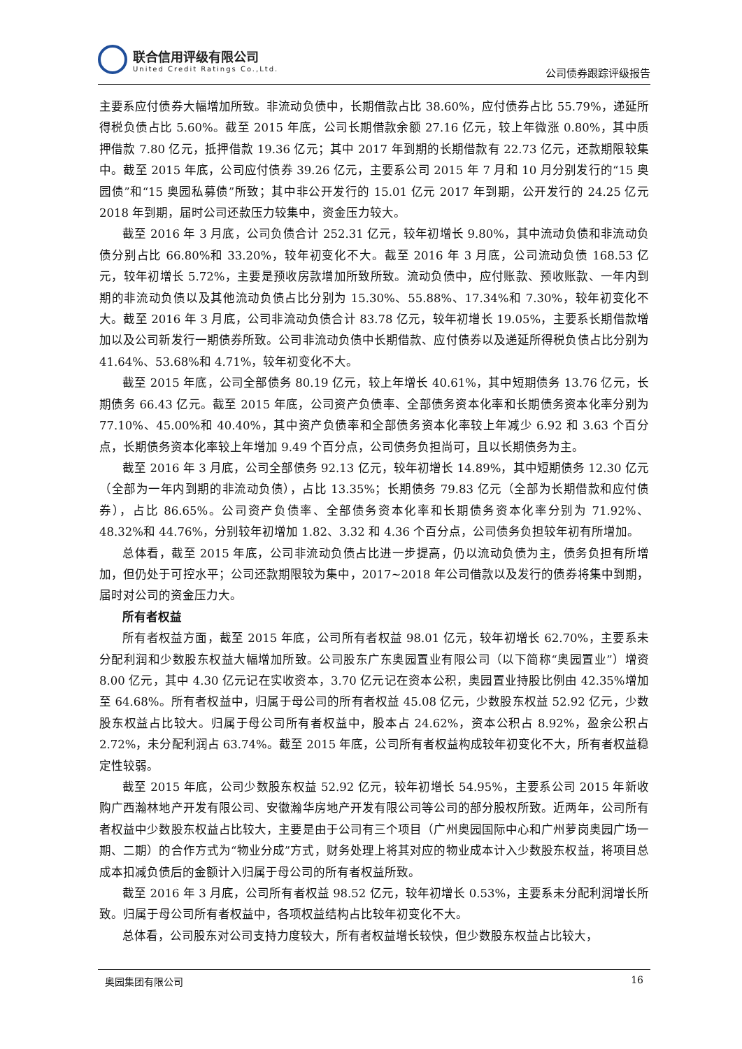联合信用评级有限公司
United Credit Ratings Co.,Ltd.
公司债券跟踪评级报告
主要系应付债券大幅增加所致。非流动负债中，长期借款占比 38.60%，应付债券占比 55.79%，递延所得税负债占比 5.60%。截至 2015 年底，公司长期借款余额 27.16 亿元，较上年微涨 0.80%，其中质押借款 7.80 亿元，抵押借款 19.36 亿元；其中 2017 年到期的长期借款有 22.73 亿元，还款期限较集中。截至 2015 年底，公司应付债券 39.26 亿元，主要系公司 2015 年 7 月和 10 月分别发行的“15 奥园债”和“15 奥园私募债”所致；其中非公开发行的 15.01 亿元 2017 年到期，公开发行的 24.25 亿元 2018 年到期，届时公司还款压力较集中，资金压力较大。
截至 2016 年 3 月底，公司负债合计 252.31 亿元，较年初增长 9.80%，其中流动负债和非流动负债分别占比 66.80%和 33.20%，较年初变化不大。截至 2016 年 3 月底，公司流动负债 168.53 亿元，较年初增长 5.72%，主要是预收房款增加所致所致。流动负债中，应付账款、预收账款、一年内到期的非流动负债以及其他流动负债占比分别为 15.30%、55.88%、17.34%和 7.30%，较年初变化不大。截至 2016 年 3 月底，公司非流动负债合计 83.78 亿元，较年初增长 19.05%，主要系长期借款增加以及公司新发行一期债券所致。公司非流动负债中长期借款、应付债券以及递延所得税负债占比分别为 41.64%、53.68%和 4.71%，较年初变化不大。
截至 2015 年底，公司全部债务 80.19 亿元，较上年增长 40.61%，其中短期债务 13.76 亿元，长期债务 66.43 亿元。截至 2015 年底，公司资产负债率、全部债务资本化率和长期债务资本化率分别为 77.10%、45.00%和 40.40%，其中资产负债率和全部债务资本化率较上年减少 6.92 和 3.63 个百分点，长期债务资本化率较上年增加 9.49 个百分点，公司债务负担尚可，且以长期债务为主。
截至 2016 年 3 月底，公司全部债务 92.13 亿元，较年初增长 14.89%，其中短期债务 12.30 亿元（全部为一年内到期的非流动负债），占比 13.35%；长期债务 79.83 亿元（全部为长期借款和应付债券），占比 86.65%。公司资产负债率、全部债务资本化率和长期债务资本化率分别为 71.92%、48.32%和 44.76%，分别较年初增加 1.82、3.32 和 4.36 个百分点，公司债务负担较年初有所增加。
总体看，截至 2015 年底，公司非流动负债占比进一步提高，仍以流动负债为主，债务负担有所增加，但仍处于可控水平；公司还款期限较为集中，2017~2018 年公司借款以及发行的债券将集中到期，届时对公司的资金压力大。
所有者权益
所有者权益方面，截至 2015 年底，公司所有者权益 98.01 亿元，较年初增长 62.70%，主要系未分配利润和少数股东权益大幅增加所致。公司股东广东奥园置业有限公司（以下简称“奥园置业”）增资 8.00 亿元，其中 4.30 亿元记在实收资本，3.70 亿元记在资本公积，奥园置业持股比例由 42.35%增加至 64.68%。所有者权益中，归属于母公司的所有者权益 45.08 亿元，少数股东权益 52.92 亿元，少数股东权益占比较大。归属于母公司所有者权益中，股本占 24.62%，资本公积占 8.92%，盈余公积占 2.72%，未分配利润占 63.74%。截至 2015 年底，公司所有者权益构成较年初变化不大，所有者权益稳定性较弱。
截至 2015 年底，公司少数股东权益 52.92 亿元，较年初增长 54.95%，主要系公司 2015 年新收购广西瀚林地产开发有限公司、安徽瀚华房地产开发有限公司等公司的部分股权所致。近两年，公司所有者权益中少数股东权益占比较大，主要是由于公司有三个项目（广州奥园国际中心和广州萝岗奥园广场一期、二期）的合作方式为“物业分成”方式，财务处理上将其对应的物业成本计入少数股东权益，将项目总成本扣减负债后的金额计入归属于母公司的所有者权益所致。
截至 2016 年 3 月底，公司所有者权益 98.52 亿元，较年初增长 0.53%，主要系未分配利润增长所致。归属于母公司所有者权益中，各项权益结构占比较年初变化不大。
总体看，公司股东对公司支持力度较大，所有者权益增长较快，但少数股东权益占比较大，
奥园集团有限公司 16